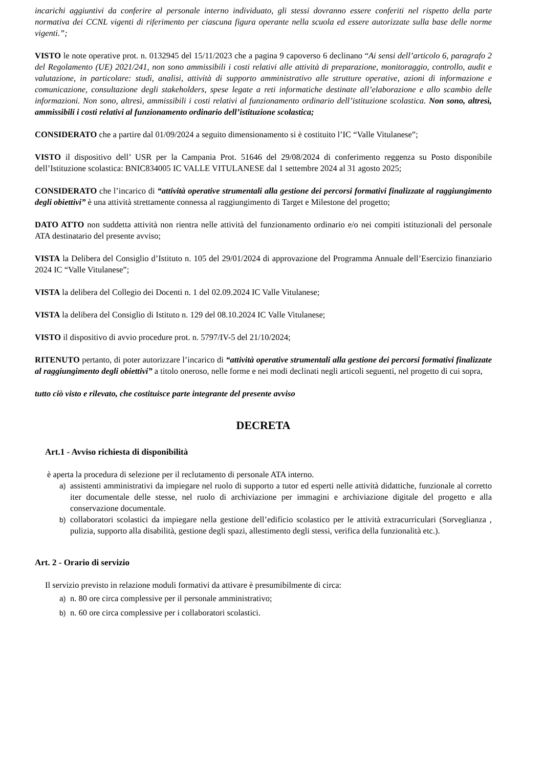incarichi aggiuntivi da conferire al personale interno individuato, gli stessi dovranno essere conferiti nel rispetto della parte normativa dei CCNL vigenti di riferimento per ciascuna figura operante nella scuola ed essere autorizzate sulla base delle norme vigenti.”;
VISTO le note operative prot. n. 0132945 del 15/11/2023 che a pagina 9 capoverso 6 declinano “Ai sensi dell’articolo 6, paragrafo 2 del Regolamento (UE) 2021/241, non sono ammissibili i costi relativi alle attività di preparazione, monitoraggio, controllo, audit e valutazione, in particolare: studi, analisi, attività di supporto amministrativo alle strutture operative, azioni di informazione e comunicazione, consultazione degli stakeholders, spese legate a reti informatiche destinate all’elaborazione e allo scambio delle informazioni. Non sono, altresì, ammissibili i costi relativi al funzionamento ordinario dell’istituzione scolastica. Non sono, altresì, ammissibili i costi relativi al funzionamento ordinario dell’istituzione scolastica;
CONSIDERATO che a partire dal 01/09/2024 a seguito dimensionamento si è costituito l’IC “Valle Vitulanese”;
VISTO il dispositivo dell’ USR per la Campania Prot. 51646 del 29/08/2024 di conferimento reggenza su Posto disponibile dell’Istituzione scolastica: BNIC834005 IC VALLE VITULANESE dal 1 settembre 2024 al 31 agosto 2025;
CONSIDERATO che l’incarico di “attività operative strumentali alla gestione dei percorsi formativi finalizzate al raggiungimento degli obiettivi” è una attività strettamente connessa al raggiungimento di Target e Milestone del progetto;
DATO ATTO non suddetta attività non rientra nelle attività del funzionamento ordinario e/o nei compiti istituzionali del personale ATA destinatario del presente avviso;
VISTA la Delibera del Consiglio d’Istituto n. 105 del 29/01/2024 di approvazione del Programma Annuale dell’Esercizio finanziario 2024 IC “Valle Vitulanese”;
VISTA la delibera del Collegio dei Docenti n. 1 del 02.09.2024 IC Valle Vitulanese;
VISTA la delibera del Consiglio di Istituto n. 129 del 08.10.2024 IC Valle Vitulanese;
VISTO il dispositivo di avvio procedure prot. n. 5797/IV-5 del 21/10/2024;
RITENUTO pertanto, di poter autorizzare l’incarico di “attività operative strumentali alla gestione dei percorsi formativi finalizzate al raggiungimento degli obiettivi” a titolo oneroso, nelle forme e nei modi declinati negli articoli seguenti, nel progetto di cui sopra,
tutto ciò visto e rilevato, che costituisce parte integrante del presente avviso
DECRETA
Art.1 - Avviso richiesta di disponibilità
è aperta la procedura di selezione per il reclutamento di personale ATA interno.
a) assistenti amministrativi da impiegare nel ruolo di supporto a tutor ed esperti nelle attività didattiche, funzionale al corretto iter documentale delle stesse, nel ruolo di archiviazione per immagini e archiviazione digitale del progetto e alla conservazione documentale.
b) collaboratori scolastici da impiegare nella gestione dell’edificio scolastico per le attività extracurriculari (Sorveglianza , pulizia, supporto alla disabilità, gestione degli spazi, allestimento degli stessi, verifica della funzionalità etc.).
Art. 2 - Orario di servizio
Il servizio previsto in relazione moduli formativi da attivare è presumibilmente di circa:
a) n. 80 ore circa complessive per il personale amministrativo;
b) n. 60 ore circa complessive per i collaboratori scolastici.